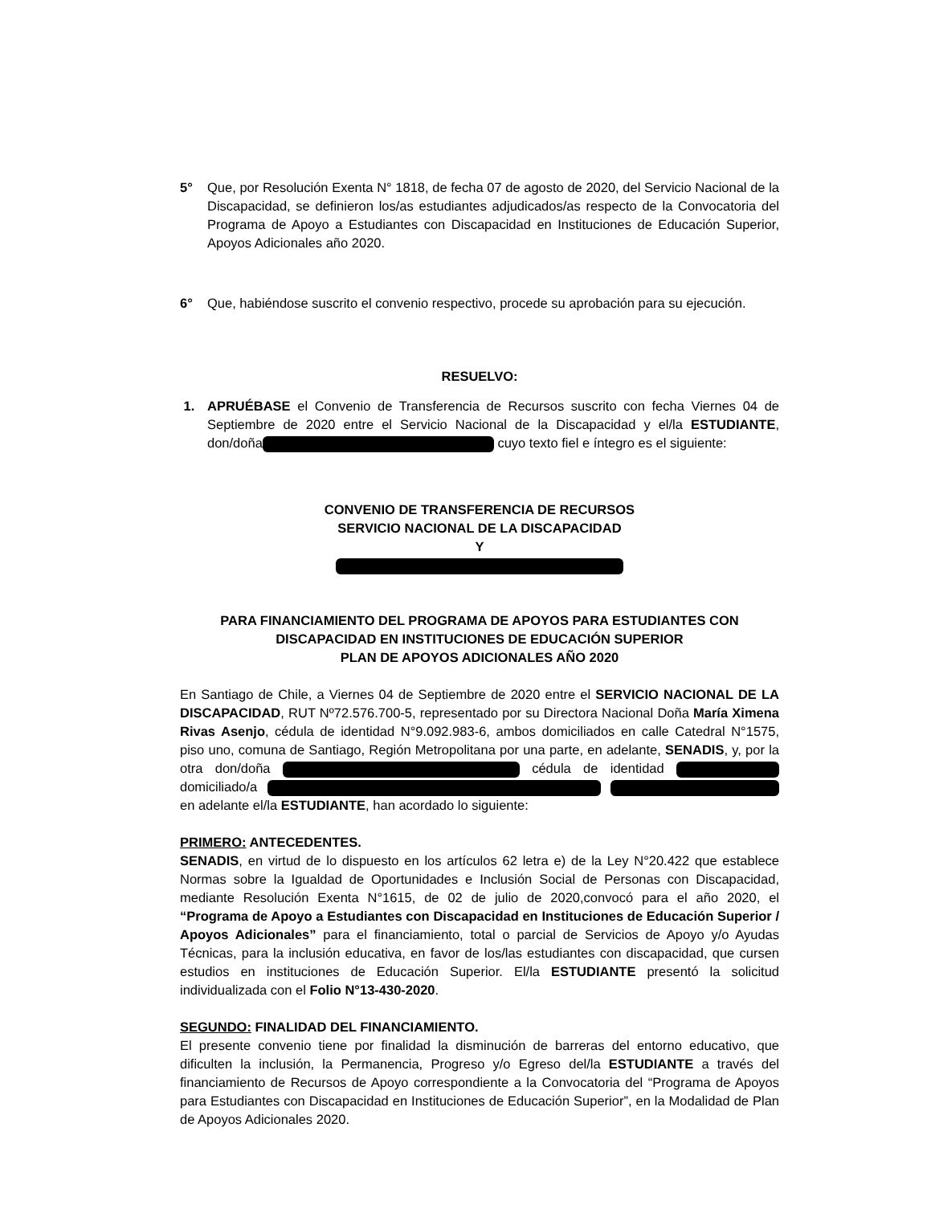5° Que, por Resolución Exenta N° 1818, de fecha 07 de agosto de 2020, del Servicio Nacional de la Discapacidad, se definieron los/as estudiantes adjudicados/as respecto de la Convocatoria del Programa de Apoyo a Estudiantes con Discapacidad en Instituciones de Educación Superior, Apoyos Adicionales año 2020.
6° Que, habiéndose suscrito el convenio respectivo, procede su aprobación para su ejecución.
RESUELVO:
1. APRUÉBASE el Convenio de Transferencia de Recursos suscrito con fecha Viernes 04 de Septiembre de 2020 entre el Servicio Nacional de la Discapacidad y el/la ESTUDIANTE, don/doña cuyo texto fiel e íntegro es el siguiente:
CONVENIO DE TRANSFERENCIA DE RECURSOS
SERVICIO NACIONAL DE LA DISCAPACIDAD
Y
PARA FINANCIAMIENTO DEL PROGRAMA DE APOYOS PARA ESTUDIANTES CON DISCAPACIDAD EN INSTITUCIONES DE EDUCACIÓN SUPERIOR
PLAN DE APOYOS ADICIONALES AÑO 2020
En Santiago de Chile, a Viernes 04 de Septiembre de 2020 entre el SERVICIO NACIONAL DE LA DISCAPACIDAD, RUT Nº72.576.700-5, representado por su Directora Nacional Doña María Ximena Rivas Asenjo, cédula de identidad N°9.092.983-6, ambos domiciliados en calle Catedral N°1575, piso uno, comuna de Santiago, Región Metropolitana por una parte, en adelante, SENADIS, y, por la otra don/doña cédula de identidad domiciliado/a en adelante el/la ESTUDIANTE, han acordado lo siguiente:
PRIMERO: ANTECEDENTES.
SENADIS, en virtud de lo dispuesto en los artículos 62 letra e) de la Ley N°20.422 que establece Normas sobre la Igualdad de Oportunidades e Inclusión Social de Personas con Discapacidad, mediante Resolución Exenta N°1615, de 02 de julio de 2020,convocó para el año 2020, el “Programa de Apoyo a Estudiantes con Discapacidad en Instituciones de Educación Superior / Apoyos Adicionales” para el financiamiento, total o parcial de Servicios de Apoyo y/o Ayudas Técnicas, para la inclusión educativa, en favor de los/las estudiantes con discapacidad, que cursen estudios en instituciones de Educación Superior. El/la ESTUDIANTE presentó la solicitud individualizada con el Folio N°13-430-2020.
SEGUNDO: FINALIDAD DEL FINANCIAMIENTO.
El presente convenio tiene por finalidad la disminución de barreras del entorno educativo, que dificulten la inclusión, la Permanencia, Progreso y/o Egreso del/la ESTUDIANTE a través del financiamiento de Recursos de Apoyo correspondiente a la Convocatoria del “Programa de Apoyos para Estudiantes con Discapacidad en Instituciones de Educación Superior”, en la Modalidad de Plan de Apoyos Adicionales 2020.